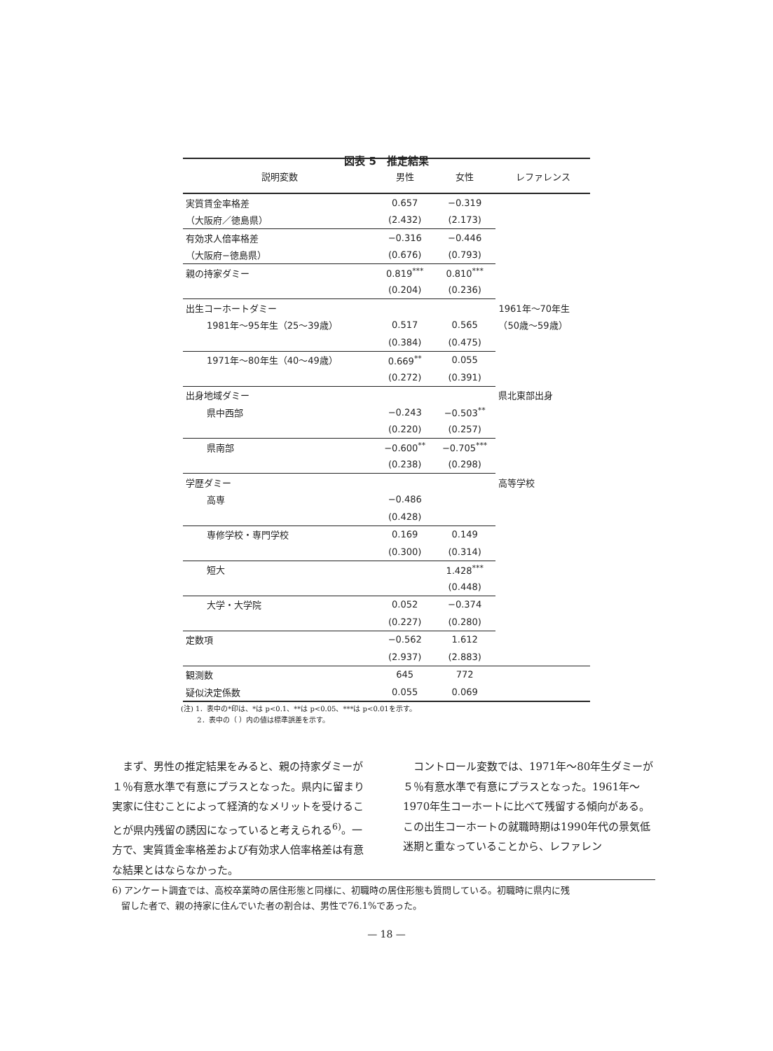図表 5　推定結果
| 説明変数 | 男性 | 女性 | レファレンス |
| --- | --- | --- | --- |
| 実質賃金率格差 | 0.657 | −0.319 | |
| （大阪府／徳島県） | (2.432) | (2.173) | |
| 有効求人倍率格差 | −0.316 | −0.446 | |
| （大阪府−徳島県） | (0.676) | (0.793) | |
| 親の持家ダミー | 0.819<sup>***</sup> | 0.810<sup>***</sup> | |
| | (0.204) | (0.236) | |
| 出生コーホートダミー | | | 1961年〜70年生 |
| 1981年〜95年生（25〜39歳） | 0.517 | 0.565 | （50歳〜59歳） |
| | (0.384) | (0.475) | |
| 1971年〜80年生（40〜49歳） | 0.669<sup>**</sup> | 0.055 | |
| | (0.272) | (0.391) | |
| 出身地域ダミー | | | 県北東部出身 |
| 県中西部 | −0.243 | −0.503<sup>**</sup> | |
| | (0.220) | (0.257) | |
| 県南部 | −0.600<sup>**</sup> | −0.705<sup>***</sup> | |
| | (0.238) | (0.298) | |
| 学歴ダミー | | | 高等学校 |
| 高専 | −0.486 | | |
| | (0.428) | | |
| 専修学校・専門学校 | 0.169 | 0.149 | |
| | (0.300) | (0.314) | |
| 短大 | | 1.428<sup>***</sup> | |
| | | (0.448) | |
| 大学・大学院 | 0.052 | −0.374 | |
| | (0.227) | (0.280) | |
| 定数項 | −0.562 | 1.612 | |
| | (2.937) | (2.883) | |
| 観測数 | 645 | 772 | |
| 疑似決定係数 | 0.055 | 0.069 | |
(注) 1．表中の*印は、*は p<0.1、**は p<0.05、***は p<0.01を示す。
　　 2．表中の（ ）内の値は標準誤差を示す。
　まず、男性の推定結果をみると、親の持家ダミーが１％有意水準で有意にプラスとなった。県内に留まり実家に住むことによって経済的なメリットを受けることが県内残留の誘因になっていると考えられる<sup>6)</sup>。一方で、実質賃金率格差および有効求人倍率格差は有意な結果とはならなかった。
　コントロール変数では、1971年〜80年生ダミーが５％有意水準で有意にプラスとなった。1961年〜1970年生コーホートに比べて残留する傾向がある。この出生コーホートの就職時期は1990年代の景気低迷期と重なっていることから、レファレン
6) アンケート調査では、高校卒業時の居住形態と同様に、初職時の居住形態も質問している。初職時に県内に残
　留した者で、親の持家に住んでいた者の割合は、男性で76.1%であった。
— 18 —